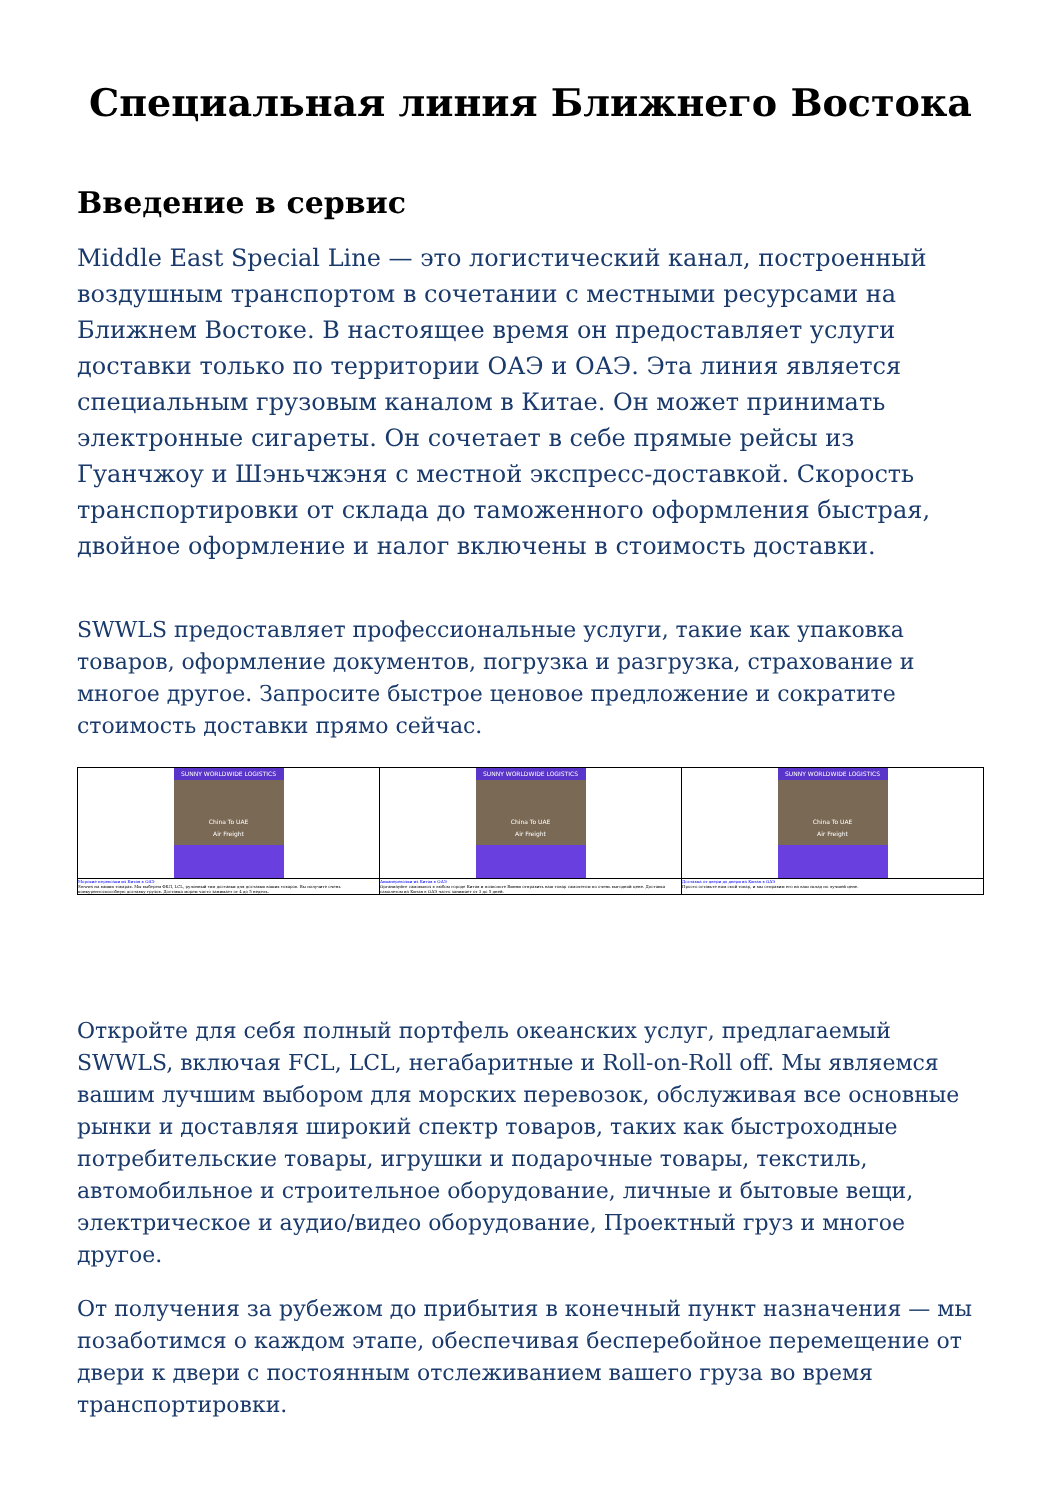Специальная линия Ближнего Востока
Введение в сервис
Middle East Special Line — это логистический канал, построенный воздушным транспортом в сочетании с местными ресурсами на Ближнем Востоке. В настоящее время он предоставляет услуги доставки только по территории ОАЭ и ОАЭ. Эта линия является специальным грузовым каналом в Китае. Он может принимать электронные сигареты. Он сочетает в себе прямые рейсы из Гуанчжоу и Шэньчжэня с местной экспресс-доставкой. Скорость транспортировки от склада до таможенного оформления быстрая, двойное оформление и налог включены в стоимость доставки.
SWWLS предоставляет профессиональные услуги, такие как упаковка товаров, оформление документов, погрузка и разгрузка, страхование и многое другое. Запросите быстрое ценовое предложение и сократите стоимость доставки прямо сейчас.
| SUNNY WORLDWIDE LOGISTICS China To UAE Air Freight | SUNNY WORLDWIDE LOGISTICS China To UAE Air Freight | SUNNY WORLDWIDE LOGISTICS China To UAE Air Freight |
| Морские перевозки из Китая в ОАЭ Swwws на ваших товарах. Мы выберем ФКЛ, LCL, рулонный тип доставки для доставки ваших товаров. Вы получите очень конкурентоспособную доставку грузов. Доставка морем часто занимает от 4 до 5 недель. | Авиаперевозки из Китая в ОАЭ Организуйте самовывоз в любом городе Китая и позвольте Винни отправить ваш товар самолетом по очень выгодной цене. Доставка самолетом из Китая в ОАЭ часто занимает от 3 до 5 дней. | Доставка от двери до двери из Китая в ОАЭ Просто оставьте нам свой товар, и мы отправим его на ваш склад по лучшей цене. |
Откройте для себя полный портфель океанских услуг, предлагаемый SWWLS, включая FCL, LCL, негабаритные и Roll-on-Roll off. Мы являемся вашим лучшим выбором для морских перевозок, обслуживая все основные рынки и доставляя широкий спектр товаров, таких как быстроходные потребительские товары, игрушки и подарочные товары, текстиль, автомобильное и строительное оборудование, личные и бытовые вещи, электрическое и аудио/видео оборудование, Проектный груз и многое другое.
От получения за рубежом до прибытия в конечный пункт назначения — мы позаботимся о каждом этапе, обеспечивая бесперебойное перемещение от двери к двери с постоянным отслеживанием вашего груза во время транспортировки.